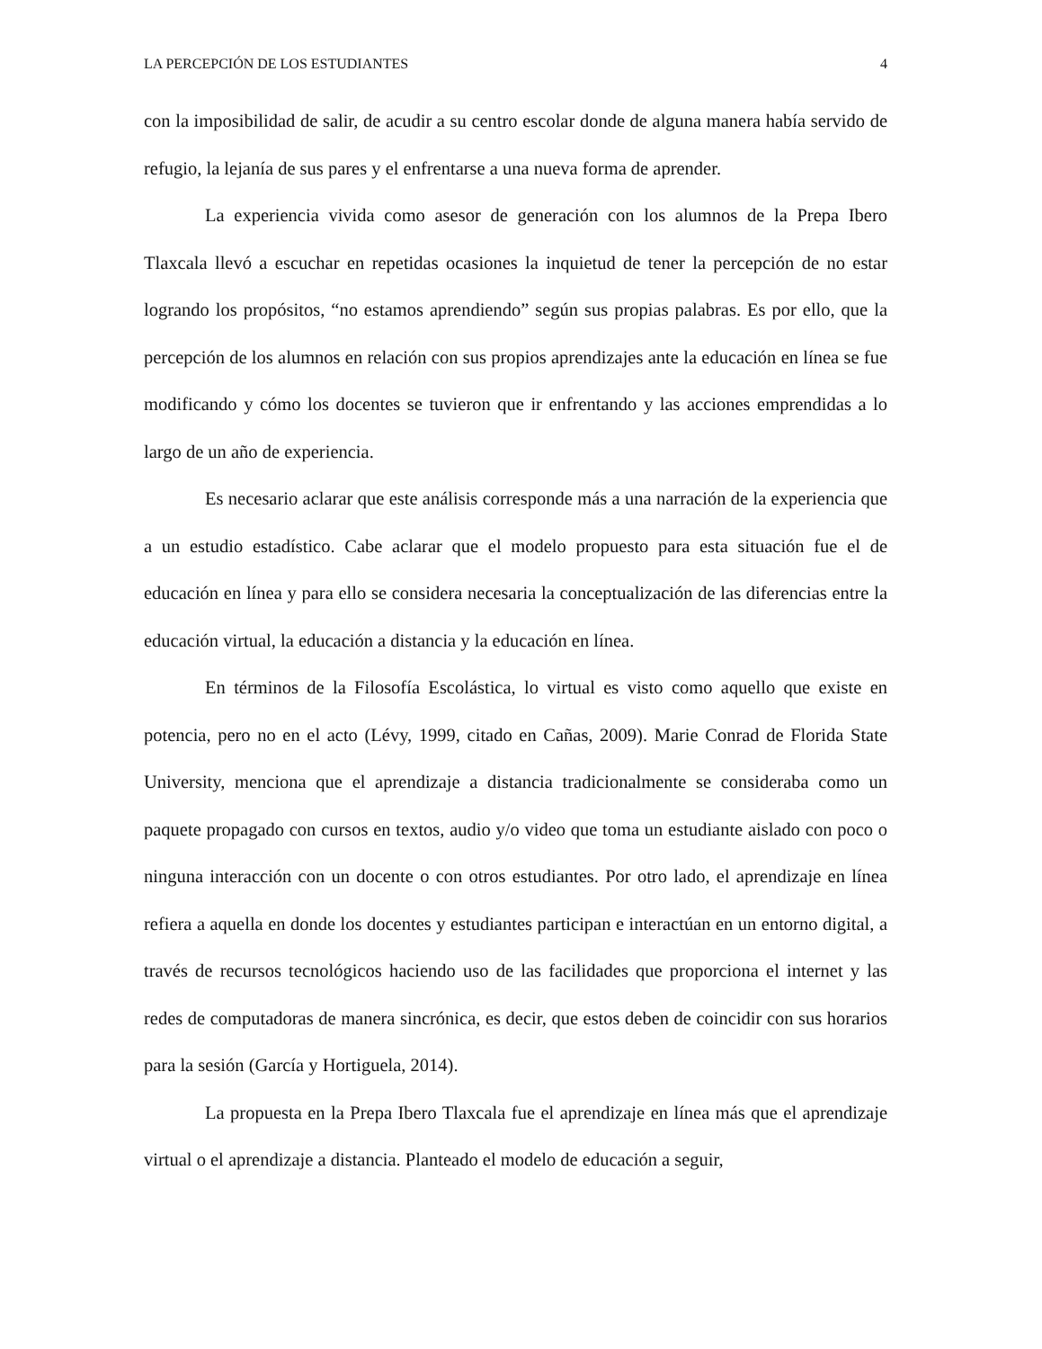LA PERCEPCIÓN DE LOS ESTUDIANTES 4
con la imposibilidad de salir, de acudir a su centro escolar donde de alguna manera había servido de refugio, la lejanía de sus pares y el enfrentarse a una nueva forma de aprender.
La experiencia vivida como asesor de generación con los alumnos de la Prepa Ibero Tlaxcala llevó a escuchar en repetidas ocasiones la inquietud de tener la percepción de no estar logrando los propósitos, “no estamos aprendiendo” según sus propias palabras. Es por ello, que la percepción de los alumnos en relación con sus propios aprendizajes ante la educación en línea se fue modificando y cómo los docentes se tuvieron que ir enfrentando y las acciones emprendidas a lo largo de un año de experiencia.
Es necesario aclarar que este análisis corresponde más a una narración de la experiencia que a un estudio estadístico. Cabe aclarar que el modelo propuesto para esta situación fue el de educación en línea y para ello se considera necesaria la conceptualización de las diferencias entre la educación virtual, la educación a distancia y la educación en línea.
En términos de la Filosofía Escolástica, lo virtual es visto como aquello que existe en potencia, pero no en el acto (Lévy, 1999, citado en Cañas, 2009). Marie Conrad de Florida State University, menciona que el aprendizaje a distancia tradicionalmente se consideraba como un paquete propagado con cursos en textos, audio y/o video que toma un estudiante aislado con poco o ninguna interacción con un docente o con otros estudiantes. Por otro lado, el aprendizaje en línea refiera a aquella en donde los docentes y estudiantes participan e interactúan en un entorno digital, a través de recursos tecnológicos haciendo uso de las facilidades que proporciona el internet y las redes de computadoras de manera sincrónica, es decir, que estos deben de coincidir con sus horarios para la sesión (García y Hortiguela, 2014).
La propuesta en la Prepa Ibero Tlaxcala fue el aprendizaje en línea más que el aprendizaje virtual o el aprendizaje a distancia. Planteado el modelo de educación a seguir,